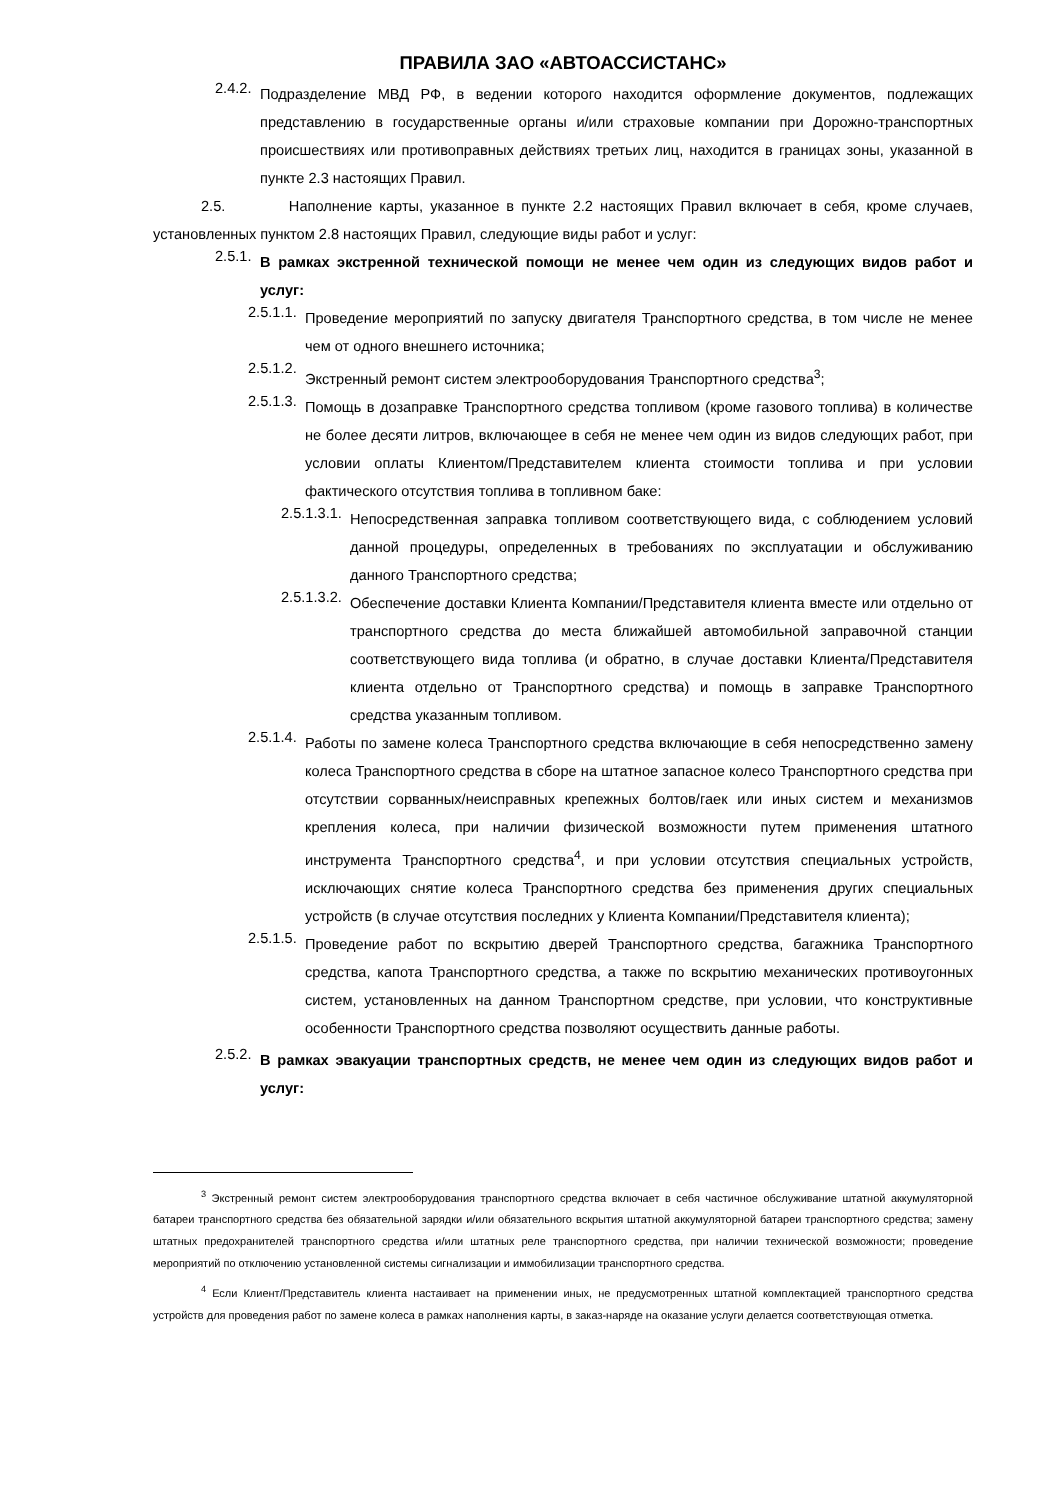ПРАВИЛА ЗАО «АВТОАССИСТАНС»
2.4.2. Подразделение МВД РФ, в ведении которого находится оформление документов, подлежащих представлению в государственные органы и/или страховые компании при Дорожно-транспортных происшествиях или противоправных действиях третьих лиц, находится в границах зоны, указанной в пункте 2.3 настоящих Правил.
2.5. Наполнение карты, указанное в пункте 2.2 настоящих Правил включает в себя, кроме случаев, установленных пунктом 2.8 настоящих Правил, следующие виды работ и услуг:
2.5.1. В рамках экстренной технической помощи не менее чем один из следующих видов работ и услуг:
2.5.1.1. Проведение мероприятий по запуску двигателя Транспортного средства, в том числе не менее чем от одного внешнего источника;
2.5.1.2. Экстренный ремонт систем электрооборудования Транспортного средства<sup>3</sup>;
2.5.1.3. Помощь в дозаправке Транспортного средства топливом (кроме газового топлива) в количестве не более десяти литров, включающее в себя не менее чем один из видов следующих работ, при условии оплаты Клиентом/Представителем клиента стоимости топлива и при условии фактического отсутствия топлива в топливном баке:
2.5.1.3.1. Непосредственная заправка топливом соответствующего вида, с соблюдением условий данной процедуры, определенных в требованиях по эксплуатации и обслуживанию данного Транспортного средства;
2.5.1.3.2. Обеспечение доставки Клиента Компании/Представителя клиента вместе или отдельно от транспортного средства до места ближайшей автомобильной заправочной станции соответствующего вида топлива (и обратно, в случае доставки Клиента/Представителя клиента отдельно от Транспортного средства) и помощь в заправке Транспортного средства указанным топливом.
2.5.1.4. Работы по замене колеса Транспортного средства включающие в себя непосредственно замену колеса Транспортного средства в сборе на штатное запасное колесо Транспортного средства при отсутствии сорванных/неисправных крепежных болтов/гаек или иных систем и механизмов крепления колеса, при наличии физической возможности путем применения штатного инструмента Транспортного средства<sup>4</sup>, и при условии отсутствия специальных устройств, исключающих снятие колеса Транспортного средства без применения других специальных устройств (в случае отсутствия последних у Клиента Компании/Представителя клиента);
2.5.1.5. Проведение работ по вскрытию дверей Транспортного средства, багажника Транспортного средства, капота Транспортного средства, а также по вскрытию механических противоугонных систем, установленных на данном Транспортном средстве, при условии, что конструктивные особенности Транспортного средства позволяют осуществить данные работы.
2.5.2. В рамках эвакуации транспортных средств, не менее чем один из следующих видов работ и услуг:
<sup>3</sup> Экстренный ремонт систем электрооборудования транспортного средства включает в себя частичное обслуживание штатной аккумуляторной батареи транспортного средства без обязательной зарядки и/или обязательного вскрытия штатной аккумуляторной батареи транспортного средства; замену штатных предохранителей транспортного средства и/или штатных реле транспортного средства, при наличии технической возможности; проведение мероприятий по отключению установленной системы сигнализации и иммобилизации транспортного средства.
<sup>4</sup> Если Клиент/Представитель клиента настаивает на применении иных, не предусмотренных штатной комплектацией транспортного средства устройств для проведения работ по замене колеса в рамках наполнения карты, в заказ-наряде на оказание услуги делается соответствующая отметка.